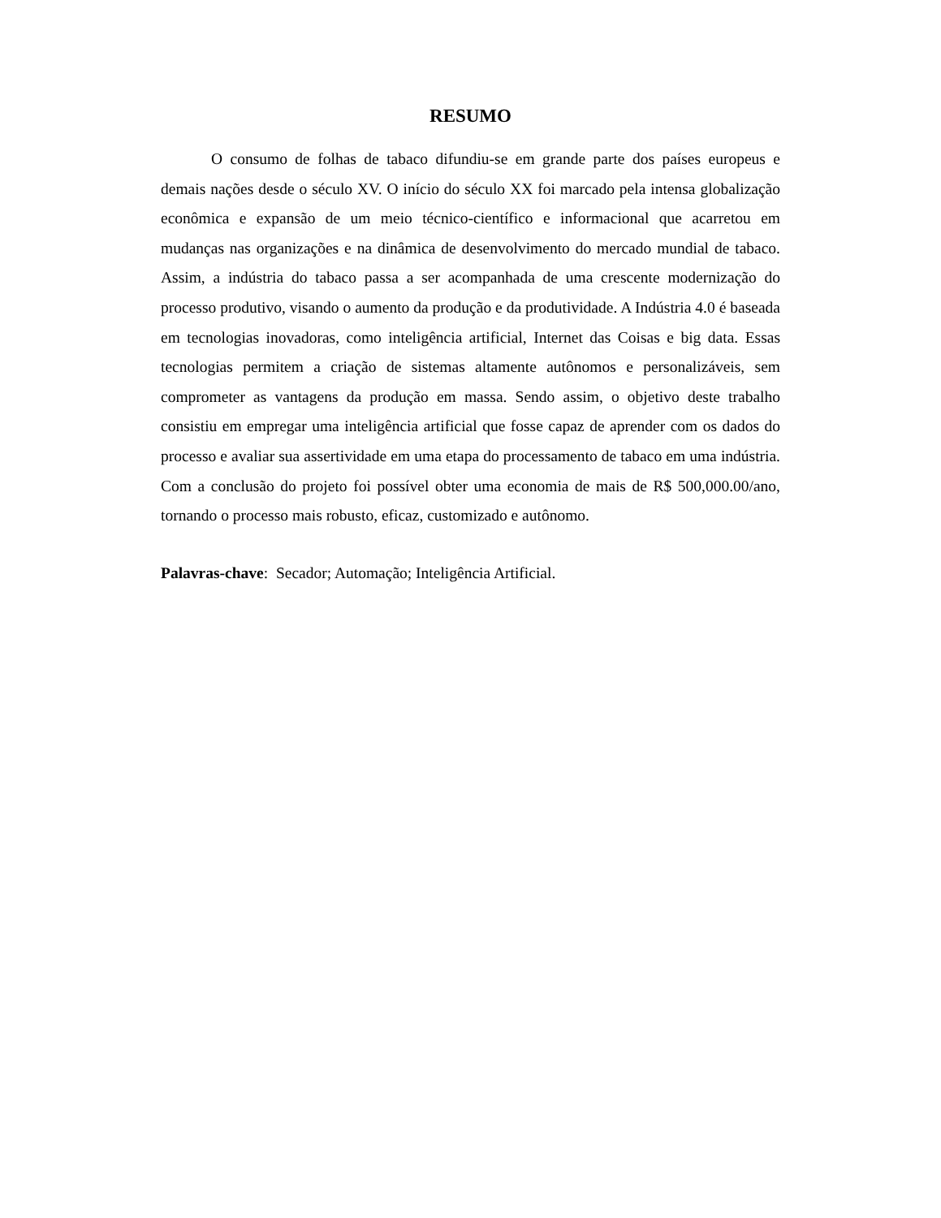RESUMO
O consumo de folhas de tabaco difundiu-se em grande parte dos países europeus e demais nações desde o século XV. O início do século XX foi marcado pela intensa globalização econômica e expansão de um meio técnico-científico e informacional que acarretou em mudanças nas organizações e na dinâmica de desenvolvimento do mercado mundial de tabaco. Assim, a indústria do tabaco passa a ser acompanhada de uma crescente modernização do processo produtivo, visando o aumento da produção e da produtividade. A Indústria 4.0 é baseada em tecnologias inovadoras, como inteligência artificial, Internet das Coisas e big data. Essas tecnologias permitem a criação de sistemas altamente autônomos e personalizáveis, sem comprometer as vantagens da produção em massa. Sendo assim, o objetivo deste trabalho consistiu em empregar uma inteligência artificial que fosse capaz de aprender com os dados do processo e avaliar sua assertividade em uma etapa do processamento de tabaco em uma indústria. Com a conclusão do projeto foi possível obter uma economia de mais de R$ 500,000.00/ano, tornando o processo mais robusto, eficaz, customizado e autônomo.
Palavras-chave: Secador; Automação; Inteligência Artificial.